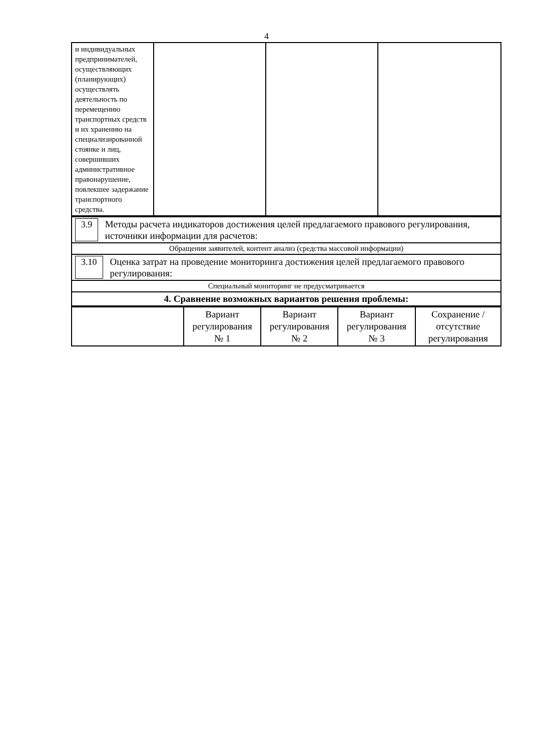4
| и индивидуальных предпринимателей, осуществляющих (планирующих) осуществлять деятельность по перемещению транспортных средств и их хранению на специализированной стоянке и лиц, совершивших административное правонарушение, повлекшее задержание транспортного средства. | | | |
| 3.9 Методы расчета индикаторов достижения целей предлагаемого правового регулирования, источники информации для расчетов: |
| Обращения заявителей, контент анализ (средства массовой информации) |
| 3.10 Оценка затрат на проведение мониторинга достижения целей предлагаемого правового регулирования: |
| Специальный мониторинг не предусматривается |
| 4. Сравнение возможных вариантов решения проблемы: |
| | Вариант регулирования № 1 | Вариант регулирования № 2 | Вариант регулирования № 3 | Сохранение /отсутствие регулирования |